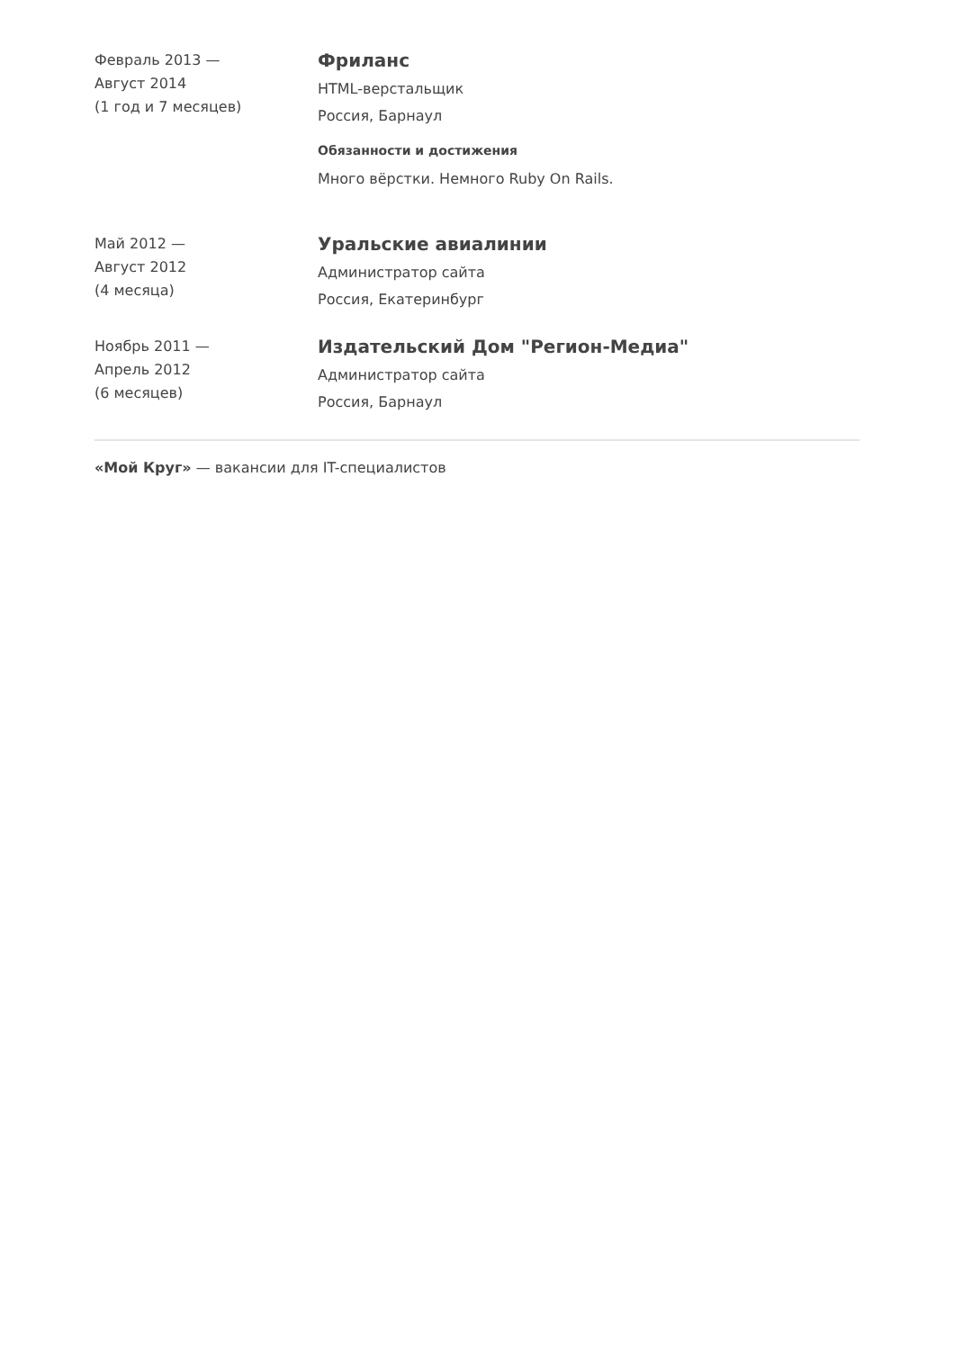Февраль 2013 —
Август 2014
(1 год и 7 месяцев)
Фриланс
HTML-верстальщик
Россия, Барнаул
Обязанности и достижения
Много вёрстки. Немного Ruby On Rails.
Май 2012 —
Август 2012
(4 месяца)
Уральские авиалинии
Администратор сайта
Россия, Екатеринбург
Ноябрь 2011 —
Апрель 2012
(6 месяцев)
Издательский Дом "Регион-Медиа"
Администратор сайта
Россия, Барнаул
«Мой Круг» — вакансии для IT-специалистов